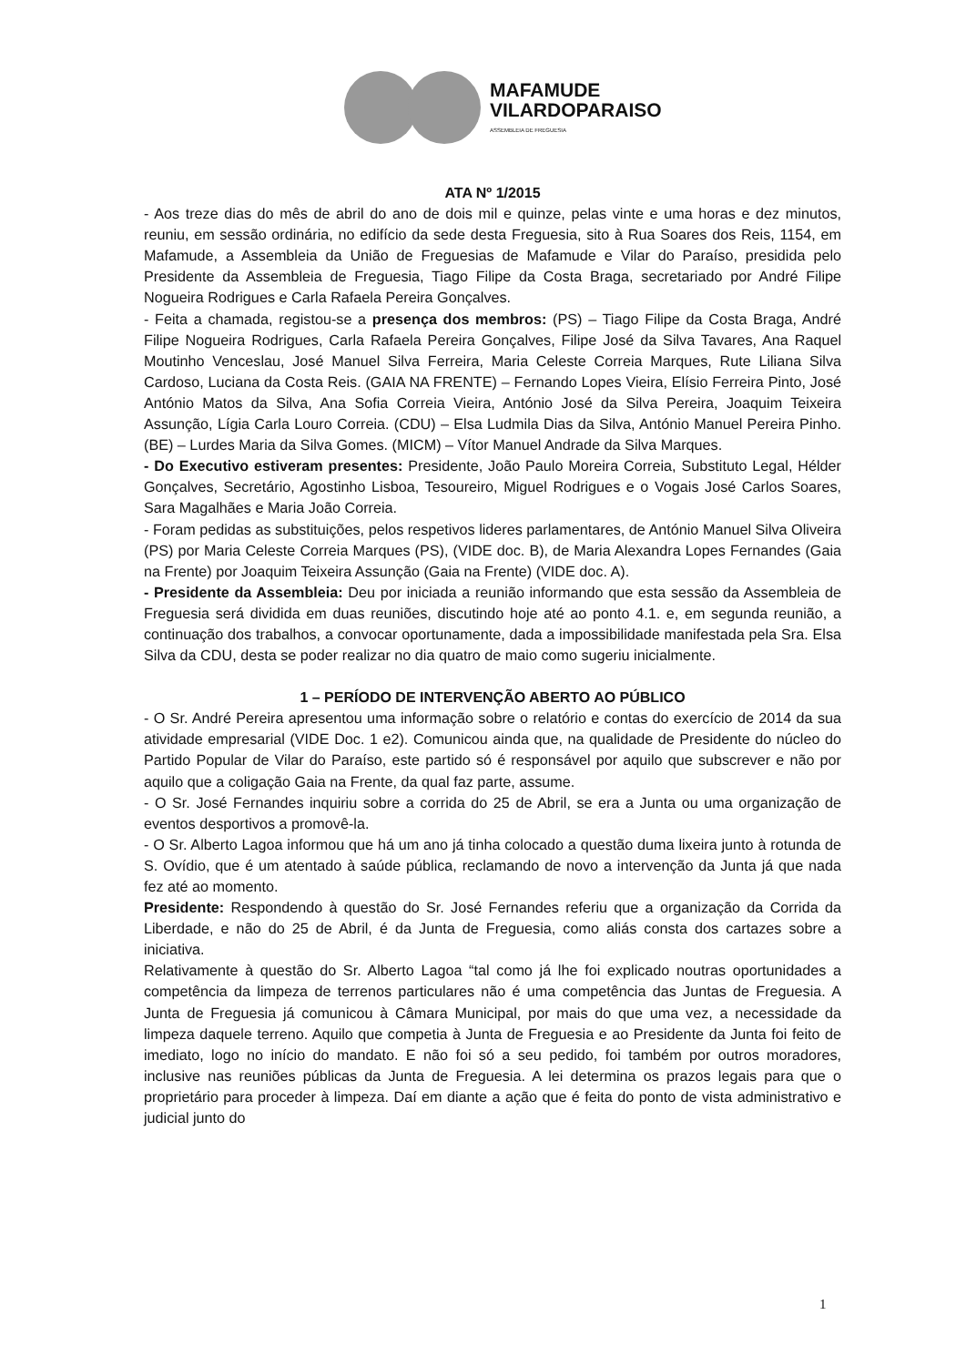MAFAMUDE
VILARDOPARAISO
ASSEMBLEIA DE FREGUESIA
ATA Nº 1/2015
- Aos treze dias do mês de abril do ano de dois mil e quinze, pelas vinte e uma horas e dez minutos, reuniu, em sessão ordinária, no edifício da sede desta Freguesia, sito à Rua Soares dos Reis, 1154, em Mafamude, a Assembleia da União de Freguesias de Mafamude e Vilar do Paraíso, presidida pelo Presidente da Assembleia de Freguesia, Tiago Filipe da Costa Braga, secretariado por André Filipe Nogueira Rodrigues e Carla Rafaela Pereira Gonçalves.
- Feita a chamada, registou-se a presença dos membros: (PS) – Tiago Filipe da Costa Braga, André Filipe Nogueira Rodrigues, Carla Rafaela Pereira Gonçalves, Filipe José da Silva Tavares, Ana Raquel Moutinho Venceslau, José Manuel Silva Ferreira, Maria Celeste Correia Marques, Rute Liliana Silva Cardoso, Luciana da Costa Reis. (GAIA NA FRENTE) – Fernando Lopes Vieira, Elísio Ferreira Pinto, José António Matos da Silva, Ana Sofia Correia Vieira, António José da Silva Pereira, Joaquim Teixeira Assunção, Lígia Carla Louro Correia. (CDU) – Elsa Ludmila Dias da Silva, António Manuel Pereira Pinho. (BE) – Lurdes Maria da Silva Gomes. (MICM) – Vítor Manuel Andrade da Silva Marques.
- Do Executivo estiveram presentes: Presidente, João Paulo Moreira Correia, Substituto Legal, Hélder Gonçalves, Secretário, Agostinho Lisboa, Tesoureiro, Miguel Rodrigues e o Vogais José Carlos Soares, Sara Magalhães e Maria João Correia.
- Foram pedidas as substituições, pelos respetivos lideres parlamentares, de António Manuel Silva Oliveira (PS) por Maria Celeste Correia Marques (PS), (VIDE doc. B), de Maria Alexandra Lopes Fernandes (Gaia na Frente) por Joaquim Teixeira Assunção (Gaia na Frente) (VIDE doc. A).
- Presidente da Assembleia: Deu por iniciada a reunião informando que esta sessão da Assembleia de Freguesia será dividida em duas reuniões, discutindo hoje até ao ponto 4.1. e, em segunda reunião, a continuação dos trabalhos, a convocar oportunamente, dada a impossibilidade manifestada pela Sra. Elsa Silva da CDU, desta se poder realizar no dia quatro de maio como sugeriu inicialmente.
1 – PERÍODO DE INTERVENÇÃO ABERTO AO PÚBLICO
- O Sr. André Pereira apresentou uma informação sobre o relatório e contas do exercício de 2014 da sua atividade empresarial (VIDE Doc. 1 e2). Comunicou ainda que, na qualidade de Presidente do núcleo do Partido Popular de Vilar do Paraíso, este partido só é responsável por aquilo que subscrever e não por aquilo que a coligação Gaia na Frente, da qual faz parte, assume.
- O Sr. José Fernandes inquiriu sobre a corrida do 25 de Abril, se era a Junta ou uma organização de eventos desportivos a promovê-la.
- O Sr. Alberto Lagoa informou que há um ano já tinha colocado a questão duma lixeira junto à rotunda de S. Ovídio, que é um atentado à saúde pública, reclamando de novo a intervenção da Junta já que nada fez até ao momento.
Presidente: Respondendo à questão do Sr. José Fernandes referiu que a organização da Corrida da Liberdade, e não do 25 de Abril, é da Junta de Freguesia, como aliás consta dos cartazes sobre a iniciativa.
Relativamente à questão do Sr. Alberto Lagoa “tal como já lhe foi explicado noutras oportunidades a competência da limpeza de terrenos particulares não é uma competência das Juntas de Freguesia. A Junta de Freguesia já comunicou à Câmara Municipal, por mais do que uma vez, a necessidade da limpeza daquele terreno. Aquilo que competia à Junta de Freguesia e ao Presidente da Junta foi feito de imediato, logo no início do mandato. E não foi só a seu pedido, foi também por outros moradores, inclusive nas reuniões públicas da Junta de Freguesia. A lei determina os prazos legais para que o proprietário para proceder à limpeza. Daí em diante a ação que é feita do ponto de vista administrativo e judicial junto do
1